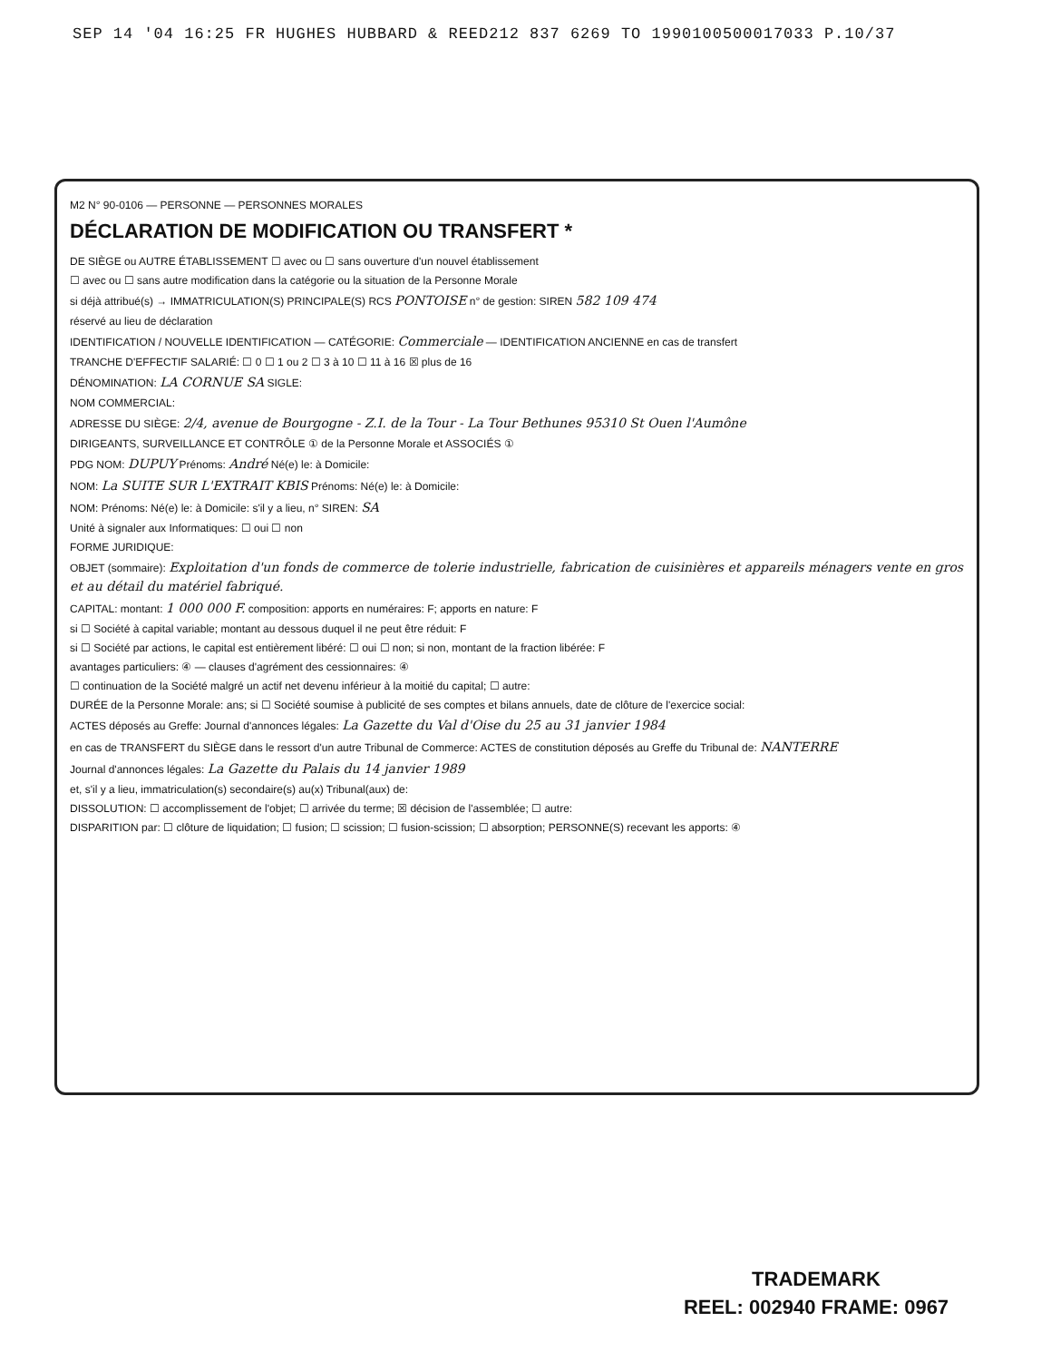SEP 14 '04 16:25 FR HUGHES HUBBARD & REED212 837 6269 TO 1990100500017033 P.10/37
M2 N° 90-0106 — PERSONNE — PERSONNES MORALES
DÉCLARATION DE MODIFICATION OU TRANSFERT *
DE SIÈGE ou AUTRE ÉTABLISSEMENT ☐ avec ou ☐ sans ouverture d'un nouvel établissement
☐ avec ou ☐ sans autre modification dans la catégorie ou la situation de la Personne Morale
si déjà attribué(s) → IMMATRICULATION(S) PRINCIPALE(S) RCS PONTOISE n° de gestion: SIREN 582 109 474
réservé au lieu de déclaration
IDENTIFICATION / NOUVELLE IDENTIFICATION — CATÉGORIE: Commerciale — IDENTIFICATION ANCIENNE en cas de transfert
TRANCHE D'EFFECTIF SALARIÉ: ☐ 0 ☐ 1 ou 2 ☐ 3 à 10 ☐ 11 à 16 ☒ plus de 16
DÉNOMINATION: LA CORNUE SA SIGLE:
NOM COMMERCIAL:
ADRESSE DU SIÈGE: 2/4, avenue de Bourgogne - Z.I. de la Tour - La Tour Bethunes 95310 St Ouen l'Aumône
DIRIGEANTS, SURVEILLANCE ET CONTRÔLE ① de la Personne Morale et ASSOCIÉS ①
PDG NOM: DUPUY Prénoms: André Né(e) le: à Domicile:
NOM: La SUITE SUR L'EXTRAIT KBIS Prénoms: Né(e) le: à Domicile:
NOM: Prénoms: Né(e) le: à Domicile: s'il y a lieu, n° SIREN: SA
Unité à signaler aux Informatiques: ☐ oui ☐ non
FORME JURIDIQUE:
OBJET (sommaire): Exploitation d'un fonds de commerce de tolerie industrielle, fabrication de cuisinières et appareils ménagers vente en gros et au détail du matériel fabriqué.
CAPITAL: montant: 1 000 000 F. composition: apports en numéraires: F; apports en nature: F
si ☐ Société à capital variable; montant au dessous duquel il ne peut être réduit: F
si ☐ Société par actions, le capital est entièrement libéré: ☐ oui ☐ non; si non, montant de la fraction libérée: F
avantages particuliers: ④ — clauses d'agrément des cessionnaires: ④
☐ continuation de la Société malgré un actif net devenu inférieur à la moitié du capital; ☐ autre:
DURÉE de la Personne Morale: ans; si ☐ Société soumise à publicité de ses comptes et bilans annuels, date de clôture de l'exercice social:
ACTES déposés au Greffe: Journal d'annonces légales: La Gazette du Val d'Oise du 25 au 31 janvier 1984
en cas de TRANSFERT du SIÈGE dans le ressort d'un autre Tribunal de Commerce: ACTES de constitution déposés au Greffe du Tribunal de: NANTERRE
Journal d'annonces légales: La Gazette du Palais du 14 janvier 1989
et, s'il y a lieu, immatriculation(s) secondaire(s) au(x) Tribunal(aux) de:
DISSOLUTION: ☐ accomplissement de l'objet; ☐ arrivée du terme; ☒ décision de l'assemblée; ☐ autre:
DISPARITION par: ☐ clôture de liquidation; ☐ fusion; ☐ scission; ☐ fusion-scission; ☐ absorption; PERSONNE(S) recevant les apports: ④
TRADEMARK
REEL: 002940 FRAME: 0967